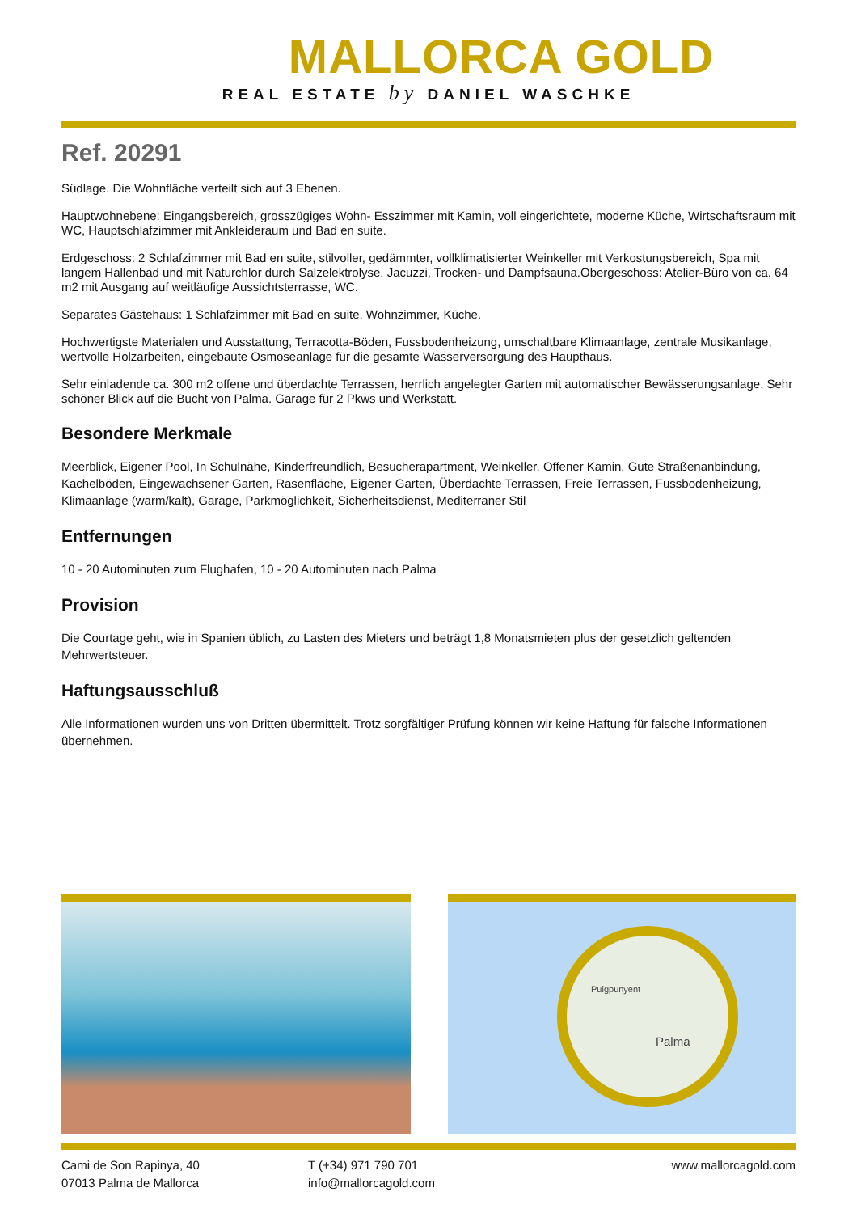MALLORCA GOLD
REAL ESTATE by DANIEL WASCHKE
Ref. 20291
Südlage. Die Wohnfläche verteilt sich auf 3 Ebenen.
Hauptwohnebene: Eingangsbereich, grosszügiges Wohn- Esszimmer mit Kamin, voll eingerichtete, moderne Küche, Wirtschaftsraum mit WC, Hauptschlafzimmer mit Ankleideraum und Bad en suite.
Erdgeschoss: 2 Schlafzimmer mit Bad en suite, stilvoller, gedämmter, vollklimatisierter Weinkeller mit Verkostungsbereich, Spa mit langem Hallenbad und mit Naturchlor durch Salzelektrolyse. Jacuzzi, Trocken- und Dampfsauna.Obergeschoss: Atelier-Büro von ca. 64 m2 mit Ausgang auf weitläufige Aussichtsterrasse, WC.
Separates Gästehaus: 1 Schlafzimmer mit Bad en suite, Wohnzimmer, Küche.
Hochwertigste Materialen und Ausstattung, Terracotta-Böden, Fussbodenheizung, umschaltbare Klimaanlage, zentrale Musikanlage, wertvolle Holzarbeiten, eingebaute Osmoseanlage für die gesamte Wasserversorgung des Haupthaus.
Sehr einladende ca. 300 m2 offene und überdachte Terrassen, herrlich angelegter Garten mit automatischer Bewässerungsanlage. Sehr schöner Blick auf die Bucht von Palma. Garage für 2 Pkws und Werkstatt.
Besondere Merkmale
Meerblick, Eigener Pool, In Schulnähe, Kinderfreundlich, Besucherapartment, Weinkeller, Offener Kamin, Gute Straßenanbindung, Kachelböden, Eingewachsener Garten, Rasenfläche, Eigener Garten, Überdachte Terrassen, Freie Terrassen, Fussbodenheizung, Klimaanlage (warm/kalt), Garage, Parkmöglichkeit, Sicherheitsdienst, Mediterraner Stil
Entfernungen
10 - 20 Autominuten zum Flughafen, 10 - 20 Autominuten nach Palma
Provision
Die Courtage geht, wie in Spanien üblich, zu Lasten des Mieters und beträgt 1,8 Monatsmieten plus der gesetzlich geltenden Mehrwertsteuer.
Haftungsausschluß
Alle Informationen wurden uns von Dritten übermittelt. Trotz sorgfältiger Prüfung können wir keine Haftung für falsche Informationen übernehmen.
Puigpunyent
Palma
Cami de Son Rapinya, 40
07013 Palma de Mallorca
T (+34) 971 790 701
info@mallorcagold.com
www.mallorcagold.com